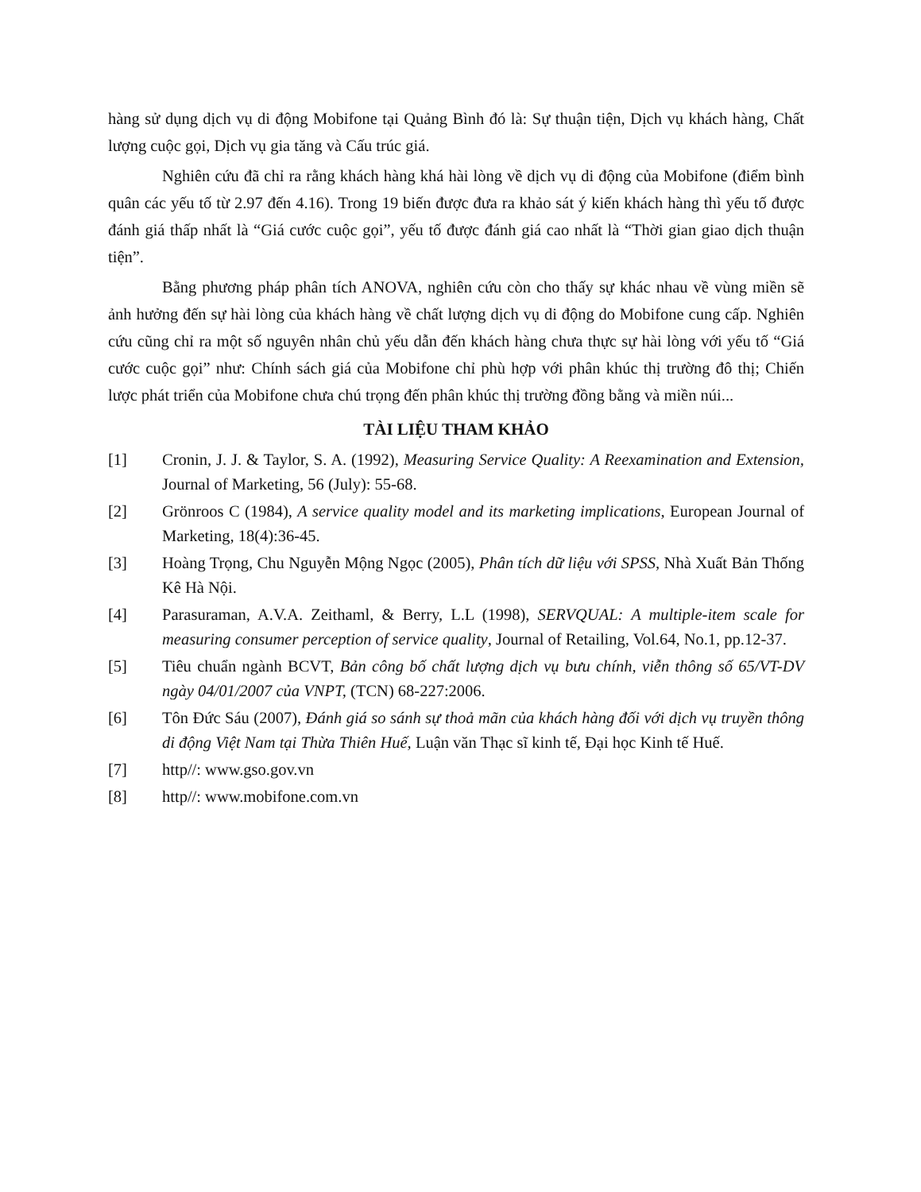hàng sử dụng dịch vụ di động Mobifone tại Quảng Bình đó là: Sự thuận tiện, Dịch vụ khách hàng, Chất lượng cuộc gọi, Dịch vụ gia tăng và Cấu trúc giá.
Nghiên cứu đã chỉ ra rằng khách hàng khá hài lòng về dịch vụ di động của Mobifone (điểm bình quân các yếu tố từ 2.97 đến 4.16). Trong 19 biến được đưa ra khảo sát ý kiến khách hàng thì yếu tố được đánh giá thấp nhất là “Giá cước cuộc gọi”, yếu tố được đánh giá cao nhất là “Thời gian giao dịch thuận tiện”.
Bằng phương pháp phân tích ANOVA, nghiên cứu còn cho thấy sự khác nhau về vùng miền sẽ ảnh hưởng đến sự hài lòng của khách hàng về chất lượng dịch vụ di động do Mobifone cung cấp. Nghiên cứu cũng chỉ ra một số nguyên nhân chủ yếu dẫn đến khách hàng chưa thực sự hài lòng với yếu tố “Giá cước cuộc gọi” như: Chính sách giá của Mobifone chỉ phù hợp với phân khúc thị trường đô thị; Chiến lược phát triển của Mobifone chưa chú trọng đến phân khúc thị trường đồng bằng và miền núi...
TÀI LIỆU THAM KHẢO
[1] Cronin, J. J. & Taylor, S. A. (1992), Measuring Service Quality: A Reexamination and Extension, Journal of Marketing, 56 (July): 55-68.
[2] Grönroos C (1984), A service quality model and its marketing implications, European Journal of Marketing, 18(4):36-45.
[3] Hoàng Trọng, Chu Nguyễn Mộng Ngọc (2005), Phân tích dữ liệu với SPSS, Nhà Xuất Bản Thống Kê Hà Nội.
[4] Parasuraman, A.V.A. Zeithaml, & Berry, L.L (1998), SERVQUAL: A multiple-item scale for measuring consumer perception of service quality, Journal of Retailing, Vol.64, No.1, pp.12-37.
[5] Tiêu chuẩn ngành BCVT, Bản công bố chất lượng dịch vụ bưu chính, viễn thông số 65/VT-DV ngày 04/01/2007 của VNPT, (TCN) 68-227:2006.
[6] Tôn Đức Sáu (2007), Đánh giá so sánh sự thoả mãn của khách hàng đối với dịch vụ truyền thông di động Việt Nam tại Thừa Thiên Huế, Luận văn Thạc sĩ kinh tế, Đại học Kinh tế Huế.
[7] http//: www.gso.gov.vn
[8] http//: www.mobifone.com.vn